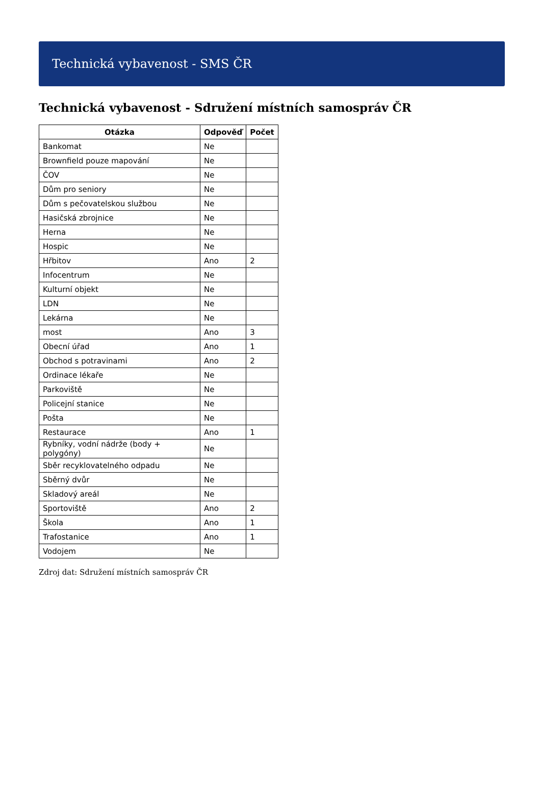Technická vybavenost - SMS ČR
Technická vybavenost - Sdružení místních samospráv ČR
| Otázka | Odpověď | Počet |
| --- | --- | --- |
| Bankomat | Ne | |
| Brownfield pouze mapování | Ne | |
| ČOV | Ne | |
| Dům pro seniory | Ne | |
| Dům s pečovatelskou službou | Ne | |
| Hasičská zbrojnice | Ne | |
| Herna | Ne | |
| Hospic | Ne | |
| Hřbitov | Ano | 2 |
| Infocentrum | Ne | |
| Kulturní objekt | Ne | |
| LDN | Ne | |
| Lekárna | Ne | |
| most | Ano | 3 |
| Obecní úřad | Ano | 1 |
| Obchod s potravinami | Ano | 2 |
| Ordinace lékaře | Ne | |
| Parkoviště | Ne | |
| Policejní stanice | Ne | |
| Pošta | Ne | |
| Restaurace | Ano | 1 |
| Rybníky, vodní nádrže (body + polygóny) | Ne | |
| Sběr recyklovatelného odpadu | Ne | |
| Sběrný dvůr | Ne | |
| Skladový areál | Ne | |
| Sportoviště | Ano | 2 |
| Škola | Ano | 1 |
| Trafostanice | Ano | 1 |
| Vodojem | Ne | |
Zdroj dat: Sdružení místních samospráv ČR